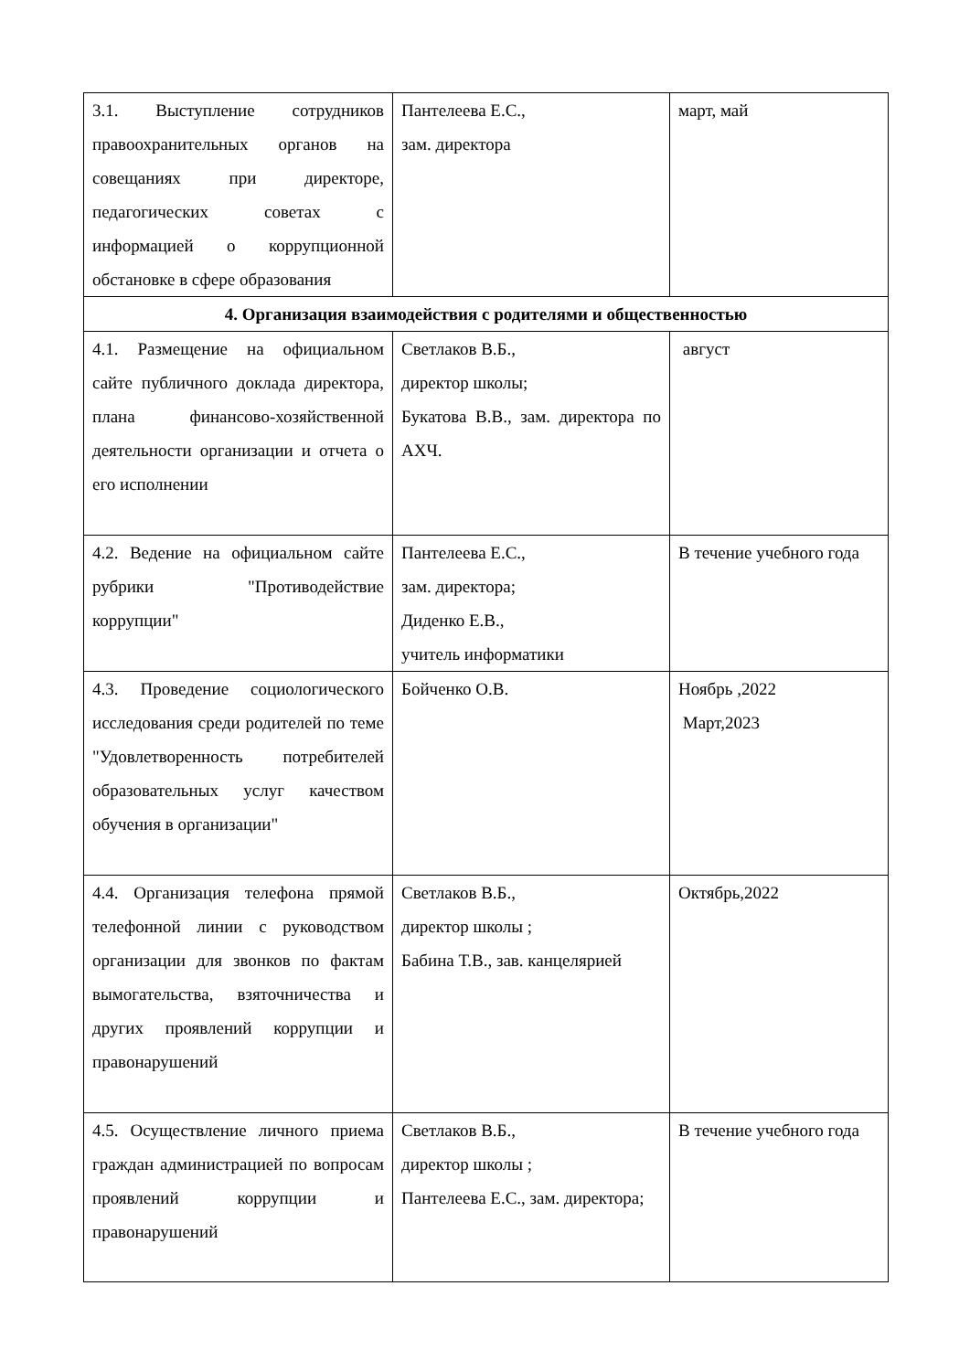| 3.1. Выступление сотрудников правоохранительных органов на совещаниях при директоре, педагогических советах с информацией о коррупционной обстановке в сфере образования | Пантелеева Е.С., зам. директора | март, май |
| 4. Организация взаимодействия с родителями и общественностью | | |
| 4.1. Размещение на официальном сайте публичного доклада директора, плана финансово-хозяйственной деятельности организации и отчета о его исполнении | Светлаков В.Б., директор школы; Букатова В.В., зам. директора по АХЧ. | август |
| 4.2. Ведение на официальном сайте рубрики "Противодействие коррупции" | Пантелеева Е.С., зам. директора; Диденко Е.В., учитель информатики | В течение учебного года |
| 4.3. Проведение социологического исследования среди родителей по теме "Удовлетворенность потребителей образовательных услуг качеством обучения в организации" | Бойченко О.В. | Ноябрь ,2022 Март,2023 |
| 4.4. Организация телефона прямой телефонной линии с руководством организации для звонков по фактам вымогательства, взяточничества и других проявлений коррупции и правонарушений | Светлаков В.Б., директор школы ; Бабина Т.В., зав. канцелярией | Октябрь,2022 |
| 4.5. Осуществление личного приема граждан администрацией по вопросам проявлений коррупции и правонарушений | Светлаков В.Б., директор школы ; Пантелеева Е.С., зам. директора; | В течение учебного года |